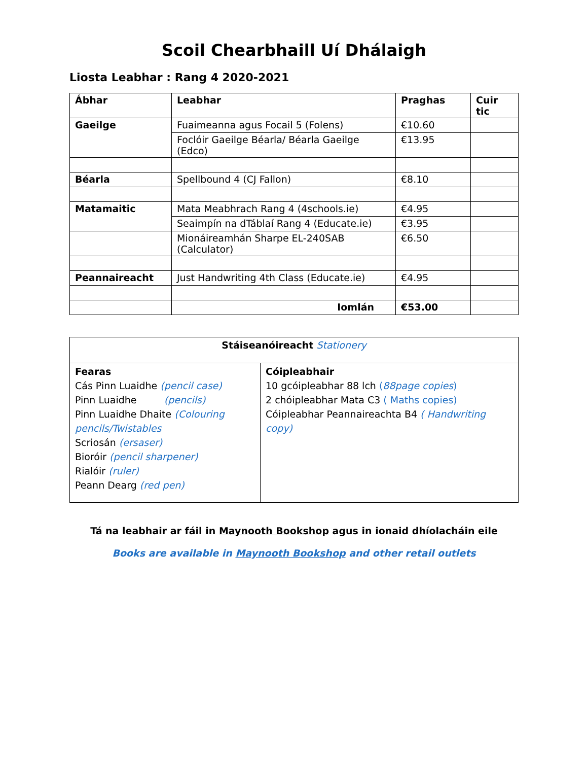Scoil Chearbhaill Uí Dhálaigh
Liosta Leabhar : Rang 4 2020-2021
| Ábhar | Leabhar | Praghas | Cuir tic |
| --- | --- | --- | --- |
| Gaeilge | Fuaimeanna agus Focail 5 (Folens) | €10.60 | |
| | Foclóir Gaeilge Béarla/ Béarla Gaeilge (Edco) | €13.95 | |
| Béarla | Spellbound 4 (CJ Fallon) | €8.10 | |
| Matamaitic | Mata Meabhrach Rang 4 (4schools.ie) | €4.95 | |
| | Seaimpín na dTáblaí Rang 4 (Educate.ie) | €3.95 | |
| | Mionáireamhán Sharpe EL-240SAB (Calculator) | €6.50 | |
| Peannaireacht | Just Handwriting 4th Class (Educate.ie) | €4.95 | |
| | Iomlán | €53.00 | |
| Stáiseanóireacht Stationery | |
| Fearas Cás Pinn Luaidhe (pencil case) Pinn Luaidhe (pencils) Pinn Luaidhe Dhaite (Colouring pencils/Twistables Scriosán (ersaser) Bioróir (pencil sharpener) Rialóir (ruler) Peann Dearg (red pen) | Cóipleabhair 10 gcóipleabhar 88 lch ( 88page copies ) 2 chóipleabhar Mata C3 ( Maths copies) Cóipleabhar Peannaireachta B4 ( Handwriting copy) |
Tá na leabhair ar fáil in Maynooth Bookshop agus in ionaid dhíolacháin eile
Books are available in Maynooth Bookshop and other retail outlets